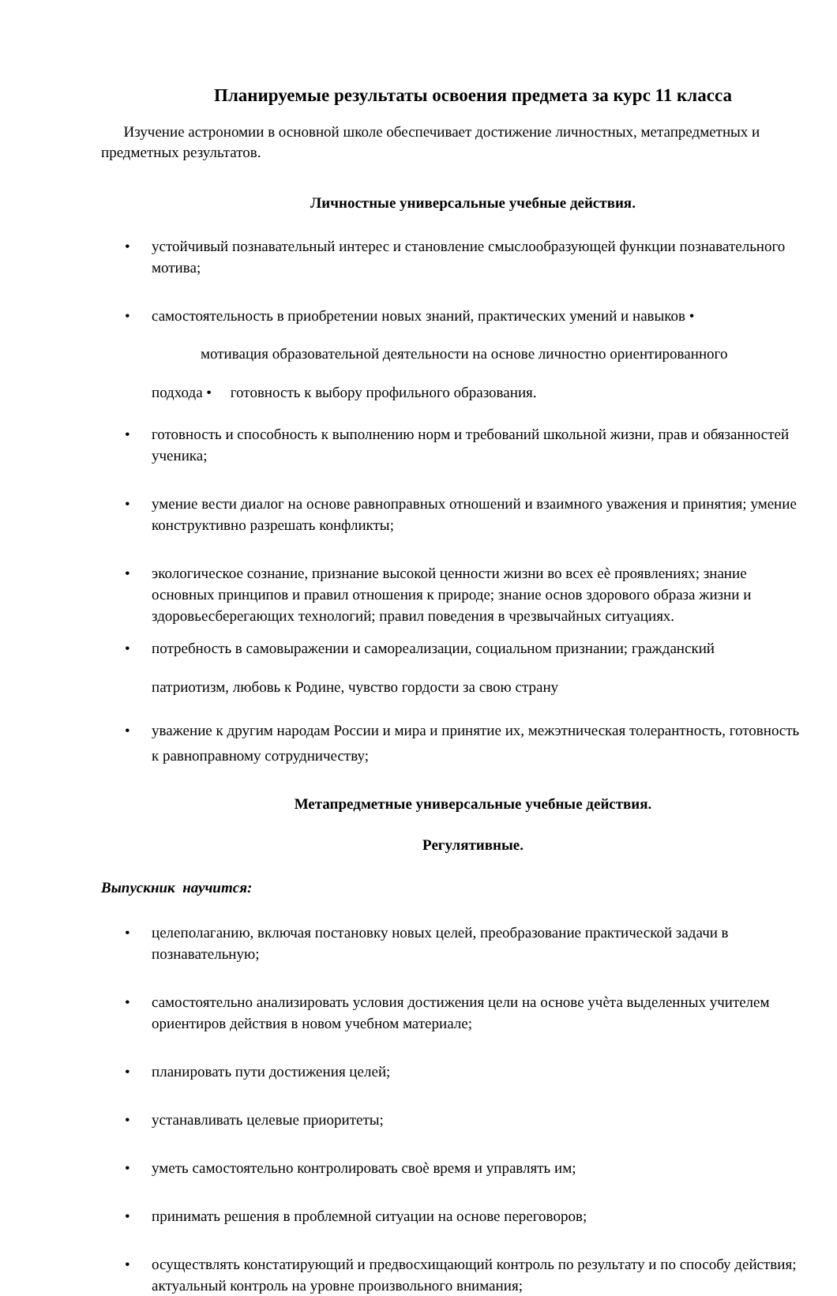Планируемые результаты освоения предмета за курс 11 класса
Изучение астрономии в основной школе обеспечивает достижение личностных, метапредметных и предметных результатов.
Личностные универсальные учебные действия.
• устойчивый познавательный интерес и становление смыслообразующей функции познавательного мотива;
• самостоятельность в приобретении новых знаний, практических умений и навыков •
мотивация образовательной деятельности на основе личностно ориентированного
подхода • готовность к выбору профильного образования.
• готовность и способность к выполнению норм и требований школьной жизни, прав и обязанностей ученика;
• умение вести диалог на основе равноправных отношений и взаимного уважения и принятия; умение конструктивно разрешать конфликты;
• экологическое сознание, признание высокой ценности жизни во всех еѐ проявлениях; знание основных принципов и правил отношения к природе; знание основ здорового образа жизни и здоровьесберегающих технологий; правил поведения в чрезвычайных ситуациях.
• потребность в самовыражении и самореализации, социальном признании; гражданский
патриотизм, любовь к Родине, чувство гордости за свою страну
• уважение к другим народам России и мира и принятие их, межэтническая толерантность, готовность к равноправному сотрудничеству;
Метапредметные универсальные учебные действия.
Регулятивные.
Выпускник научится:
• целеполаганию, включая постановку новых целей, преобразование практической задачи в познавательную;
• самостоятельно анализировать условия достижения цели на основе учѐта выделенных учителем ориентиров действия в новом учебном материале;
• планировать пути достижения целей;
• устанавливать целевые приоритеты;
• уметь самостоятельно контролировать своѐ время и управлять им;
• принимать решения в проблемной ситуации на основе переговоров;
• осуществлять констатирующий и предвосхищающий контроль по результату и по способу действия; актуальный контроль на уровне произвольного внимания;